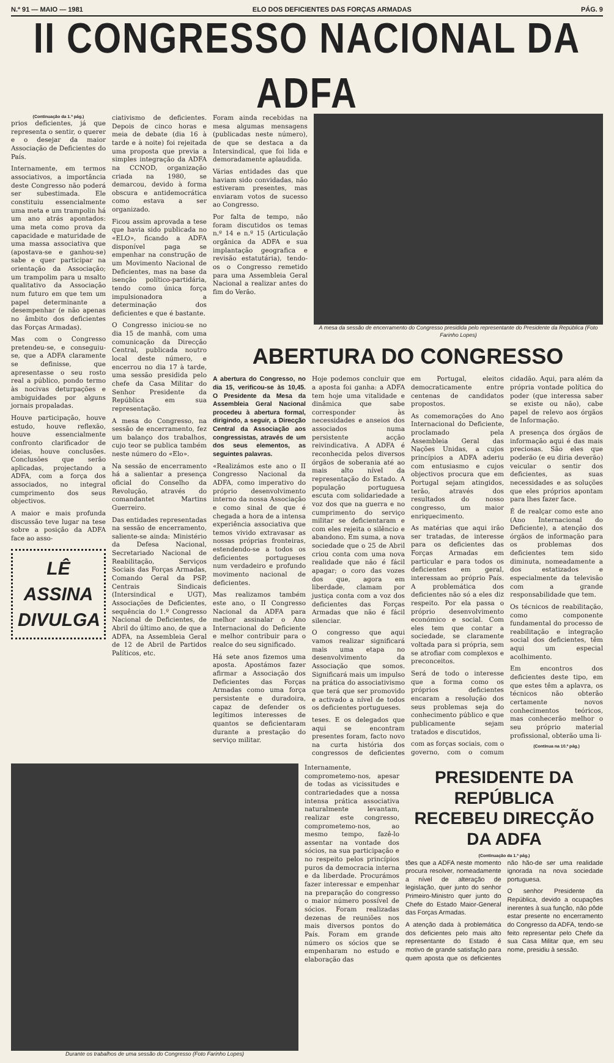N.º 91 — MAIO — 1981 ELO DOS DEFICIENTES DAS FORÇAS ARMADAS PÁG. 9
II CONGRESSO NACIONAL DA ADFA
(Continuação da 1.ª pág.)
prios deficientes, já que representa o sentir, o querer e o desejar da maior Associação de Deficientes do País.
Internamente, em termos associativos, a importância deste Congresso não poderá ser subestimada. Ele constituiu essencialmente uma meta e um trampolin há um ano atrás apontados: uma meta como prova da capacidade e maturidade de uma massa associativa que (apostava-se e ganhou-se) sabe e quer participar na orientação da Associação; um trampolim para u msalto qualitativo da Associação num futuro em que tem um papel determinante a desempenhar (e não apenas no âmbito dos deficientes das Forças Armadas).
Mas com o Congresso pretendeu-se, e conseguiu-se, que a ADFA claramente se definisse, que apresentasse o seu rosto real a público, pondo termo às nocivas deturpações e ambiguidades por alguns jornais propaladas.
Houve participação, houve estudo, houve reflexão, houve essencialmente confronto clarificador de ideias, houve conclusões. Conclusões que serão aplicadas, projectando a ADFA, com a força dos associados, no integral cumprimento dos seus objectivos.
A maior e mais profunda discussão teve lugar na tese sobre a posição da ADFA face ao asso-
LÊ
ASSINA
DIVULGA
ciativismo de deficientes. Depois de cinco horas e meia de debate (dia 16 à tarde e à noite) foi rejeitada uma proposta que previa a simples integração da ADFA na CCNOD, organização criada na 1980, se demarcou, devido à forma obscura e antidemocrática como estava a ser organizado.
Ficou assim aprovada a tese que havia sido publicada no «ELO», ficando a ADFA disponível paga se empenhar na construção de um Movimento Nacional de Deficientes, mas na base da isenção político-partidária, tendo como única força impulsionadora a determinação dos deficientes e que é bastante.
O Congresso iniciou-se no dia 15 de manhã, com uma comunicação da Direcção Central, publicada noutro local deste número, e encerrou no dia 17 à tarde, uma sessão presidida pelo chefe da Casa Militar do Senhor Presidente da República em sua representação.
A mesa do Congresso, na sessão de encerramento, fez um balanço dos trabalhos, cujo teor se publica também neste número do «Elo».
Na sessão de encerramento há a salientar a presença oficial do Conselho da Revolução, através do comandantet Martins Guerreiro.
Das entidades representadas na sessão de encerramento, saliente-se ainda: Ministério da Defesa Nacional, Secretariado Nacional de Reabilitação, Serviços Sociais das Forças Armadas, Comando Geral da PSP, Centrais Sindicais (Intersindical e UGT), Associações de Deficientes, sequência do 1.º Congresso Nacional de Deficientes, de Abril do último ano, de que a ADFA, na Assembleia Geral de 12 de Abril de Partidos Palíticos, etc.
Foram ainda recebidas na mesa algumas mensagens (publicadas neste número), de que se destaca a da Intersindical, que foi lida e demoradamente aplaudida.
Várias entidades das que haviam sido convidadas, não estiveram presentes, mas enviaram votos de sucesso ao Congresso.
Por falta de tempo, não foram discutidos os temas n.º 14 e n.º 15 (Articulação orgânica da ADFA e sua implantação geografica e revisão estatutária), tendo-os o Congresso remetido para uma Assembleia Geral Nacional a realizar antes do fim do Verão.
A mesa da sessão de encerramento do Congresso presidida pelo representante do Presidente da República (Foto Farinho Lopes)
ABERTURA DO CONGRESSO
A abertura do Congresso, no dia 15, verificou-se às 10,45. O Presidente da Mesa da Assembleia Geral Nacional procedeu à abertura formal, dirigindo, a seguir, a Direcção Central da Associação aos congressistas, através de um dos seus elementos, as seguintes palavras.
«Realizámos este ano o II Congresso Nacional da ADFA, como imperativo do próprio desenvolvimento interno da nossa Associação e como sinal de que é chegada a hora de a intensa experiência associativa que temos vivido extravasar as nossas próprias fronteiras, estendendo-se a todos os deficientes portugueses num verdadeiro e profundo movimento nacional de deficientes.
Mas realizamos também este ano, o II Congresso Nacional da ADFA para melhor assinalar o Ano Internacional do Deficiente e melhor contribuir para o realce do seu significado.
Há sete anos fizemos uma aposta. Apostámos fazer afirmar a Associação dos Deficientes das Forças Armadas como uma força persistente e duradoira, capaz de defender os legítimos interesses de quantos se deficientaram durante a prestação do serviço militar.
Hoje podemos concluir que a aposta foi ganha: a ADFA tem hoje uma vitalidade e dinâmica que sabe corresponder às necessidades e anseios dos associados numa persistente acção reivindicativa. A ADFA é reconhecida pelos diversos órgãos de soberania até ao mais alto nível da representação do Estado. A população portuguesa escuta com solidariedade a voz dos que na guerra e no cumprimento do serviço militar se deficientaram e com eles rejeita o silêncio e abandono. Em suma, a nova sociedade que o 25 de Abril criou conta com uma nova realidade que não é fácil apagar; o coro das vozes dos que, agora em liberdade, clamam por justiça conta com a voz dos deficientes das Forças Armadas que não é fácil silenciar.
O congresso que aqui vamos realizar significará mais uma etapa no desenvolvimento da Associação que somos. Significará mais um impulso na prática do associativismo que terá que ser promovido e activado a nível de todos os deficientes portugueses.
teses. E os delegados que aqui se encontram presentes foram, facto novo na curta história dos congressos de deficientes em Portugal, eleitos democraticamente entre centenas de candidatos propostos.
As comemorações do Ano Internacional do Deficiente, proclamado pela Assembleia Geral das Nações Unidas, a cujos princípios a ADFA aderiu com entusiasmo e cujos objectivos procura que em Portugal sejam atingidos, terão, através dos resultados do nosso congresso, um maior enriquecimento.
As matérias que aqui irão ser tratadas, de interesse para os deficientes das Forças Armadas em particular e para todos os deficientes em geral, interessam ao próprio País. A problemática dos deficientes não só a eles diz respeito. Por ela passa o próprio desenvolvimento económico e social. Com eles tem que contar a sociedade, se claramente voltada para si própria, sem se atrofiar com complexos e preconceitos.
Será de todo o interesse que a forma como os próprios deficientes encaram a resolução dos seus problemas seja do conhecimento público e que publicamente sejam tratados e discutidos,
com as forças sociais, com o governo, com o comum cidadão. Aqui, para além da própria vontade política do poder (que interessa saber se existe ou não), cabe papel de relevo aos órgãos de Informação.
A presença dos órgãos de informação aqui é das mais preciosas. São eles que poderão (e eu diria deverão) veicular o sentir dos deficientes, as suas necessidades e as soluções que eles próprios apontam para lhes fazer face.
É de realçar como este ano (Ano Internacional do Deficiente), a atenção dos órgãos de informação para os problemas dos deficientes tem sido diminuta, nomeadamente a dos estatizados e especialmente da televisão com a grande responsabilidade que tem.
Os técnicos de reabilitação, como componente fundamental do processo de reabilitação e integração social dos deficientes, têm aqui um especial acolhimento.
Em encontros dos deficientes deste tipo, em que estes têm a aplavra, os técnicos não obterão certamente novos conhecimentos teóricos, mas conhecerão melhor o seu próprio material profissional, obterão uma li-
(Continua na 10.ª pág.)
Durante os trabalhos de uma sessão do Congresso (Foto Farinho Lopes)
Internamente, comprometemo-nos, apesar de todas as vicissitudes e contrariedades que a nossa intensa prática associativa naturalmente levantam, realizar este congresso, comprometemo-nos, ao mesmo tempo, fazê-lo assentar na vontade dos sócios, na sua participação e no respeito pelos princípios puros da democracia interna e da liberdade. Procurámos fazer interessar e empenhar na preparação do congresso o maior número possível de sócios. Foram realizadas dezenas de reuniões nos mais diversos pontos do País. Foram em grande número os sócios que se empenharam no estudo e elaboração das
PRESIDENTE DA REPÚBLICA
RECEBEU DIRECÇÃO DA ADFA
(Continuação da 1.ª pág.)
tões que a ADFA neste momento procura resolver, nomeadamente a nível de alteração de legislação, quer junto do senhor Primeiro-Ministro quer junto do Chefe do Estado Maior-General das Forças Armadas.
A atenção dada à problemática dos deficientes pelo mais alto representante do Estado é motivo de grande satisfação para quem aposta que os deficientes não hão-de ser uma realidade ignorada na nova sociedade portuguesa.
O senhor Presidente da República, devido a ocupações inerentes à sua função, não pôde estar presente no encerramento do Congresso da ADFA, tendo-se feito representar pelo Chefe da sua Casa Militar que, em seu nome, presidiu à sessão.